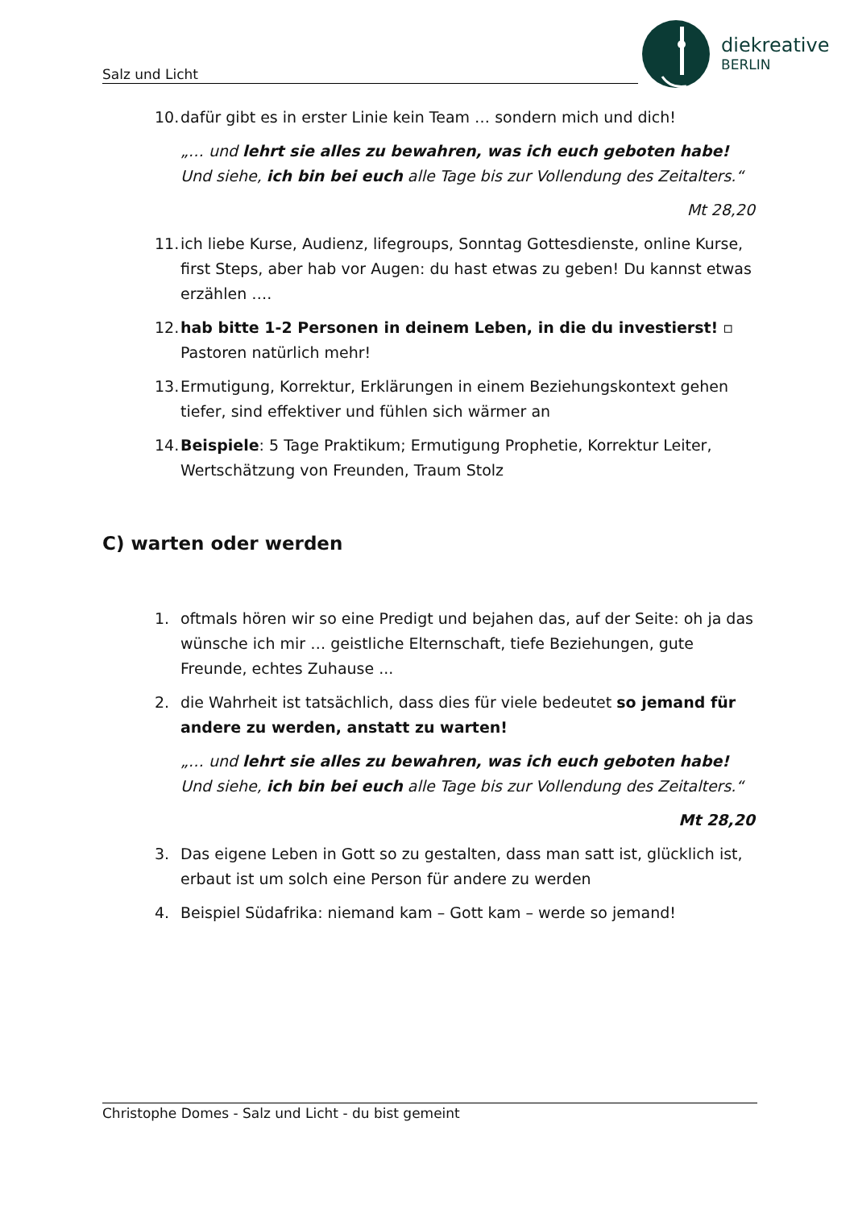Salz und Licht
diekreative
BERLIN
10. dafür gibt es in erster Linie kein Team … sondern mich und dich!
„… und lehrt sie alles zu bewahren, was ich euch geboten habe! Und siehe, ich bin bei euch alle Tage bis zur Vollendung des Zeitalters.“
Mt 28,20
11. ich liebe Kurse, Audienz, lifegroups, Sonntag Gottesdienste, online Kurse, first Steps, aber hab vor Augen: du hast etwas zu geben! Du kannst etwas erzählen ….
12. hab bitte 1-2 Personen in deinem Leben, in die du investierst! ▫ Pastoren natürlich mehr!
13. Ermutigung, Korrektur, Erklärungen in einem Beziehungskontext gehen tiefer, sind effektiver und fühlen sich wärmer an
14. Beispiele: 5 Tage Praktikum; Ermutigung Prophetie, Korrektur Leiter, Wertschätzung von Freunden, Traum Stolz
C) warten oder werden
1. oftmals hören wir so eine Predigt und bejahen das, auf der Seite: oh ja das wünsche ich mir … geistliche Elternschaft, tiefe Beziehungen, gute Freunde, echtes Zuhause ...
2. die Wahrheit ist tatsächlich, dass dies für viele bedeutet so jemand für andere zu werden, anstatt zu warten!
„… und lehrt sie alles zu bewahren, was ich euch geboten habe! Und siehe, ich bin bei euch alle Tage bis zur Vollendung des Zeitalters.“
Mt 28,20
3. Das eigene Leben in Gott so zu gestalten, dass man satt ist, glücklich ist, erbaut ist um solch eine Person für andere zu werden
4. Beispiel Südafrika: niemand kam – Gott kam – werde so jemand!
Christophe Domes - Salz und Licht - du bist gemeint